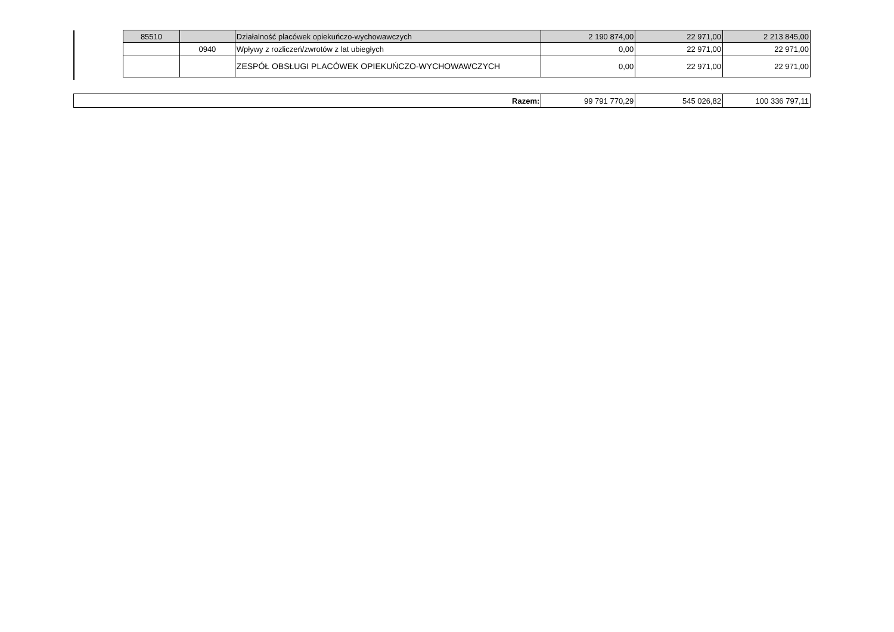| 85510 | | Działalność placówek opiekuńczo-wychowawczych | 2 190 874,00 | 22 971,00 | 2 213 845,00 |
| | 0940 | Wpływy z rozliczeń/zwrotów z lat ubiegłych | 0,00 | 22 971,00 | 22 971,00 |
| | | ZESPÓŁ OBSŁUGI PLACÓWEK OPIEKUŃCZO-WYCHOWAWCZYCH | 0,00 | 22 971,00 | 22 971,00 |
| Razem: | 99 791 770,29 | 545 026,82 | 100 336 797,11 |